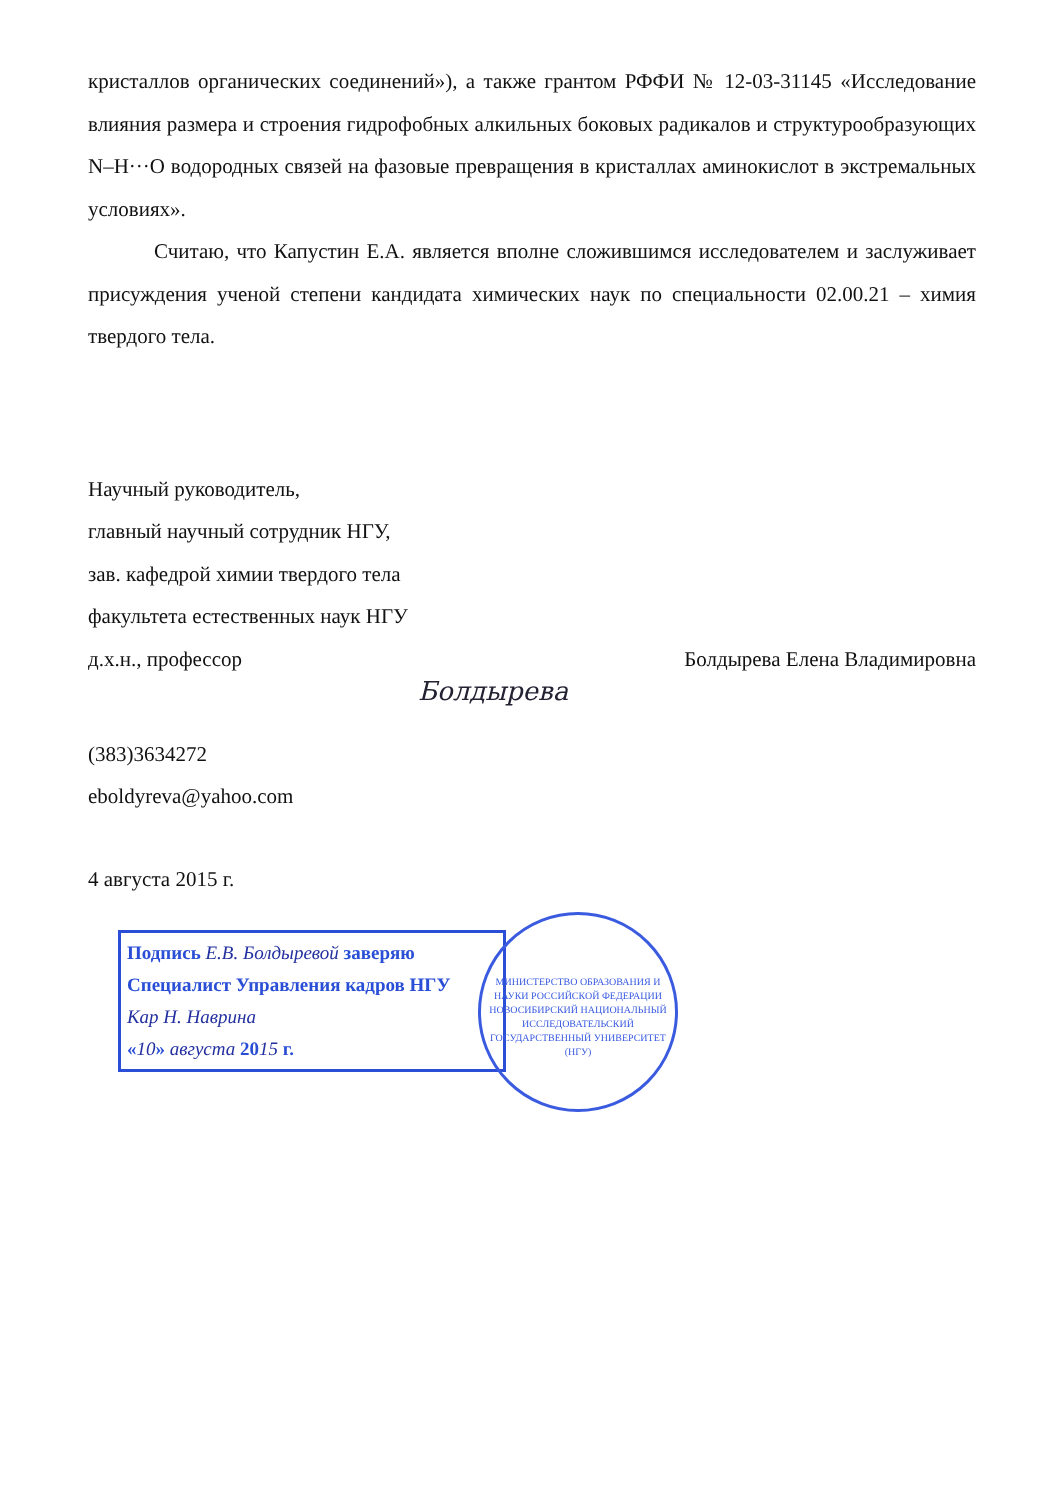кристаллов органических соединений»), а также грантом РФФИ № 12-03-31145 «Исследование влияния размера и строения гидрофобных алкильных боковых радикалов и структурообразующих N–H···O водородных связей на фазовые превращения в кристаллах аминокислот в экстремальных условиях».
Считаю, что Капустин Е.А. является вполне сложившимся исследователем и заслуживает присуждения ученой степени кандидата химических наук по специальности 02.00.21 – химия твердого тела.
Научный руководитель,
главный научный сотрудник НГУ,
зав. кафедрой химии твердого тела
факультета естественных наук НГУ
д.х.н., профессор Болдырева Елена Владимировна
Болдырева
(383)3634272
eboldyreva@yahoo.com
4 августа 2015 г.
Подпись Е.В. Болдыревой заверяю
Специалист Управления кадров НГУ
Кар Н. Наврина
«10» августа 2015 г.
МИНИСТЕРСТВО ОБРАЗОВАНИЯ И НАУКИ РОССИЙСКОЙ ФЕДЕРАЦИИ
НОВОСИБИРСКИЙ НАЦИОНАЛЬНЫЙ ИССЛЕДОВАТЕЛЬСКИЙ ГОСУДАРСТВЕННЫЙ УНИВЕРСИТЕТ (НГУ)